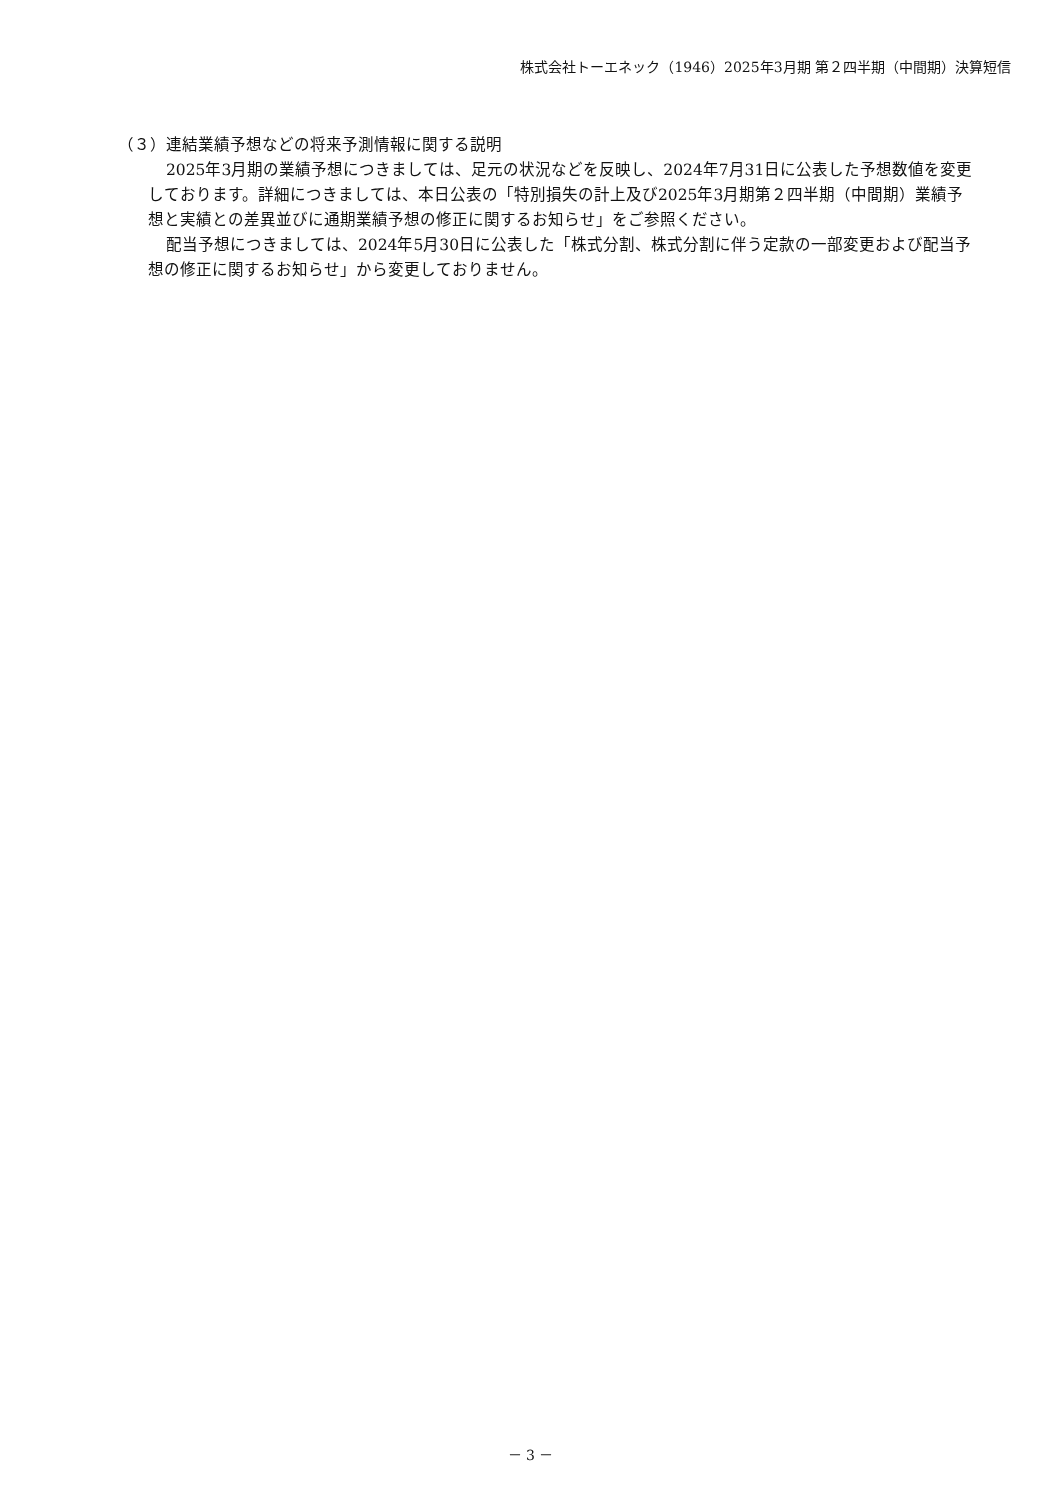株式会社トーエネック（1946）2025年3月期 第２四半期（中間期）決算短信
（３）連結業績予想などの将来予測情報に関する説明
2025年3月期の業績予想につきましては、足元の状況などを反映し、2024年7月31日に公表した予想数値を変更しております。詳細につきましては、本日公表の「特別損失の計上及び2025年3月期第２四半期（中間期）業績予想と実績との差異並びに通期業績予想の修正に関するお知らせ」をご参照ください。
配当予想につきましては、2024年5月30日に公表した「株式分割、株式分割に伴う定款の一部変更および配当予想の修正に関するお知らせ」から変更しておりません。
－ 3 －